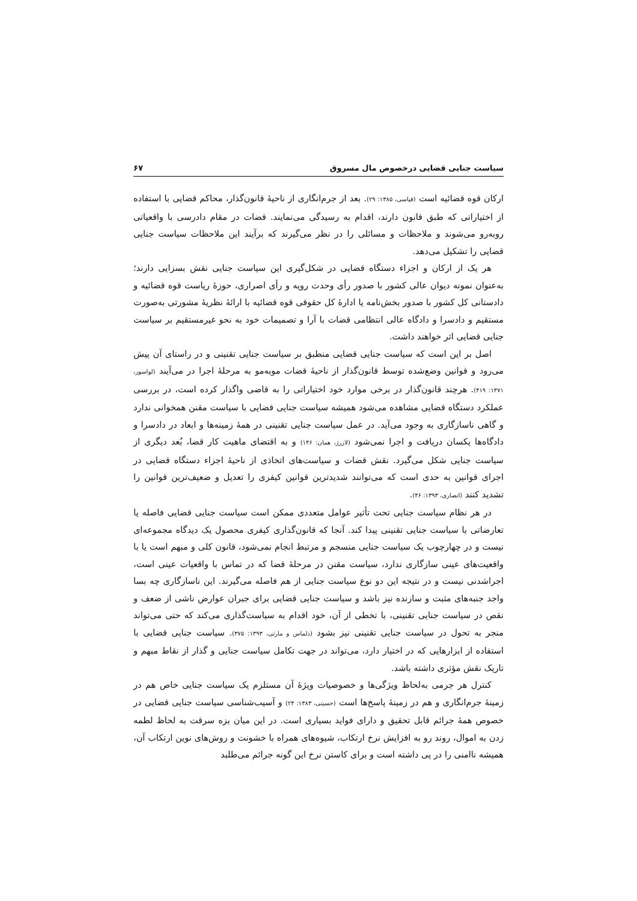سیاست جنایی قضایی درخصوص مال مسروق ۶۷
ارکان قوه قضائیه است (قیاسی، ۱۳۸۵: ۲۹). بعد از جرم‌انگاری از ناحیهٔ قانون‌گذار، محاکم قضایی با استفاده از اختیاراتی که طبق قانون دارند، اقدام به رسیدگی می‌نمایند. قضات در مقام دادرسی با واقعیاتی روبه‌رو می‌شوند و ملاحظات و مسائلی را در نظر می‌گیرند که برآیند این ملاحظات سیاست جنایی قضایی را تشکیل می‌دهد.
هر یک از ارکان و اجزاء دستگاه قضایی در شکل‌گیری این سیاست جنایی نقش بسزایی دارند؛ به‌عنوان نمونه دیوان عالی کشور با صدور رأی وحدت رویه و رأی اصراری، حوزهٔ ریاست قوه قضائیه و دادستانی کل کشور با صدور بخش‌نامه یا ادارهٔ کل حقوقی قوه قضائیه با ارائهٔ نظریهٔ مشورتی به‌صورت مستقیم و دادسرا و دادگاه عالی انتظامی قضات با آرا و تصمیمات خود به نحو غیرمستقیم بر سیاست جنایی قضایی اثر خواهند داشت.
اصل بر این است که سیاست جنایی قضایی منطبق بر سیاست جنایی تقنینی و در راستای آن پیش می‌رود و قوانین وضع‌شده توسط قانون‌گذار از ناحیهٔ قضات موبه‌مو به مرحلهٔ اجرا در می‌آیند (لواسور، ۱۳۷۱: ۴۱۹). هرچند قانون‌گذار در برخی موارد خود اختیاراتی را به قاضی واگذار کرده است، در بررسی عملکرد دستگاه قضایی مشاهده می‌شود همیشه سیاست جنایی قضایی با سیاست مقنن همخوانی ندارد و گاهی ناسازگاری به وجود می‌آید. در عمل سیاست جنایی تقنینی در همهٔ زمینه‌ها و ابعاد در دادسرا و دادگاه‌ها یکسان دریافت و اجرا نمی‌شود (لازرژ، همان: ۱۴۶) و به اقتضای ماهیت کار قضا، بُعد دیگری از سیاست جنایی شکل می‌گیرد. نقش قضات و سیاست‌های اتخاذی از ناحیهٔ اجزاء دستگاه قضایی در اجرای قوانین به حدی است که می‌توانند شدیدترین قوانین کیفری را تعدیل و ضعیف‌ترین قوانین را تشدید کنند (انصاری، ۱۳۹۳: ۴۶).
در هر نظام سیاست جنایی تحت تأثیر عوامل متعددی ممکن است سیاست جنایی قضایی فاصله یا تعارضاتی با سیاست جنایی تقنینی پیدا کند. آنجا که قانون‌گذاری کیفری محصول یک دیدگاه مجموعه‌ای نیست و در چهارچوب یک سیاست جنایی منسجم و مرتبط انجام نمی‌شود، قانون کلی و مبهم است یا با واقعیت‌های عینی سازگاری ندارد، سیاست مقنن در مرحلهٔ قضا که در تماس با واقعیات عینی است، اجراشدنی نیست و در نتیجه این دو نوع سیاست جنایی از هم فاصله می‌گیرند. این ناسازگاری چه بسا واجد جنبه‌های مثبت و سازنده نیز باشد و سیاست جنایی قضایی برای جبران عوارض ناشی از ضعف و نقص در سیاست جنایی تقنینی، با تخطی از آن، خود اقدام به سیاست‌گذاری می‌کند که حتی می‌تواند منجر به تحول در سیاست جنایی تقنینی نیز بشود (دلماس و مارتی، ۱۳۹۳: ۳۷۵). سیاست جنایی قضایی با استفاده از ابزارهایی که در اختیار دارد، می‌تواند در جهت تکامل سیاست جنایی و گذار از نقاط مبهم و تاریک نقش مؤثری داشته باشد.
کنترل هر جرمی به‌لحاظ ویژگی‌ها و خصوصیات ویژهٔ آن مستلزم یک سیاست جنایی خاص هم در زمینهٔ جرم‌انگاری و هم در زمینهٔ پاسخ‌ها است (حسینی، ۱۳۸۳: ۲۴) و آسیب‌شناسی سیاست جنایی قضایی در خصوص همهٔ جرائم قابل تحقیق و دارای فواید بسیاری است. در این میان بزه سرقت به لحاظ لطمه زدن به اموال، روند رو به افزایش نرخ ارتکاب، شیوه‌های همراه با خشونت و روش‌های نوین ارتکاب آن، همیشه ناامنی را در پی داشته است و برای کاستن نرخ این گونه جرائم می‌طلبد